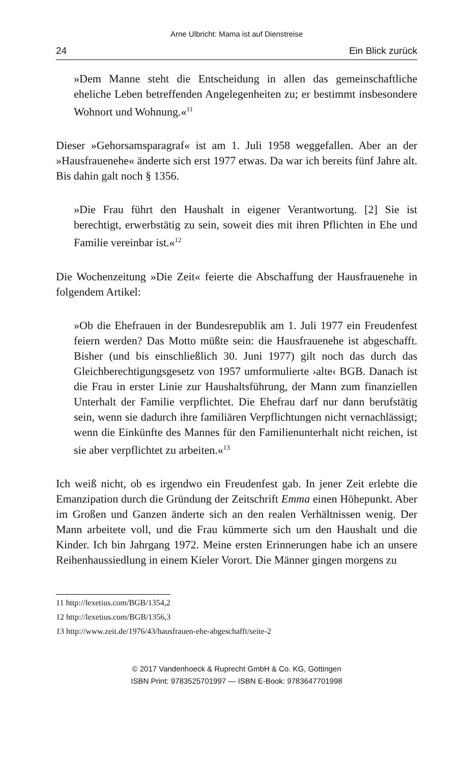Arne Ulbricht: Mama ist auf Dienstreise
24 Ein Blick zurück
»Dem Manne steht die Entscheidung in allen das gemeinschaftliche eheliche Leben betreffenden Angelegenheiten zu; er bestimmt insbesondere Wohnort und Wohnung.«<sup>11</sup>
Dieser »Gehorsamsparagraf« ist am 1. Juli 1958 weggefallen. Aber an der »Hausfrauenehe« änderte sich erst 1977 etwas. Da war ich bereits fünf Jahre alt. Bis dahin galt noch § 1356.
»Die Frau führt den Haushalt in eigener Verantwortung. [2] Sie ist berechtigt, erwerbstätig zu sein, soweit dies mit ihren Pflichten in Ehe und Familie vereinbar ist.«<sup>12</sup>
Die Wochenzeitung »Die Zeit« feierte die Abschaffung der Hausfrauenehe in folgendem Artikel:
»Ob die Ehefrauen in der Bundesrepublik am 1. Juli 1977 ein Freudenfest feiern werden? Das Motto müßte sein: die Hausfrauenehe ist abgeschafft. Bisher (und bis einschließlich 30. Juni 1977) gilt noch das durch das Gleichberechtigungsgesetz von 1957 umformulierte ›alte‹ BGB. Danach ist die Frau in erster Linie zur Haushaltsführung, der Mann zum finanziellen Unterhalt der Familie verpflichtet. Die Ehefrau darf nur dann berufstätig sein, wenn sie dadurch ihre familiären Verpflichtungen nicht vernachlässigt; wenn die Einkünfte des Mannes für den Familienunterhalt nicht reichen, ist sie aber verpflichtet zu arbeiten.«<sup>13</sup>
Ich weiß nicht, ob es irgendwo ein Freudenfest gab. In jener Zeit erlebte die Emanzipation durch die Gründung der Zeitschrift Emma einen Höhepunkt. Aber im Großen und Ganzen änderte sich an den realen Verhältnissen wenig. Der Mann arbeitete voll, und die Frau kümmerte sich um den Haushalt und die Kinder. Ich bin Jahrgang 1972. Meine ersten Erinnerungen habe ich an unsere Reihenhaussiedlung in einem Kieler Vorort. Die Männer gingen morgens zu
11 http://lexetius.com/BGB/1354,2
12 http://lexetius.com/BGB/1356,3
13 http://www.zeit.de/1976/43/hausfrauen-ehe-abgeschafft/seite-2
© 2017 Vandenhoeck & Ruprecht GmbH & Co. KG, Göttingen
ISBN Print: 9783525701997 — ISBN E-Book: 9783647701998